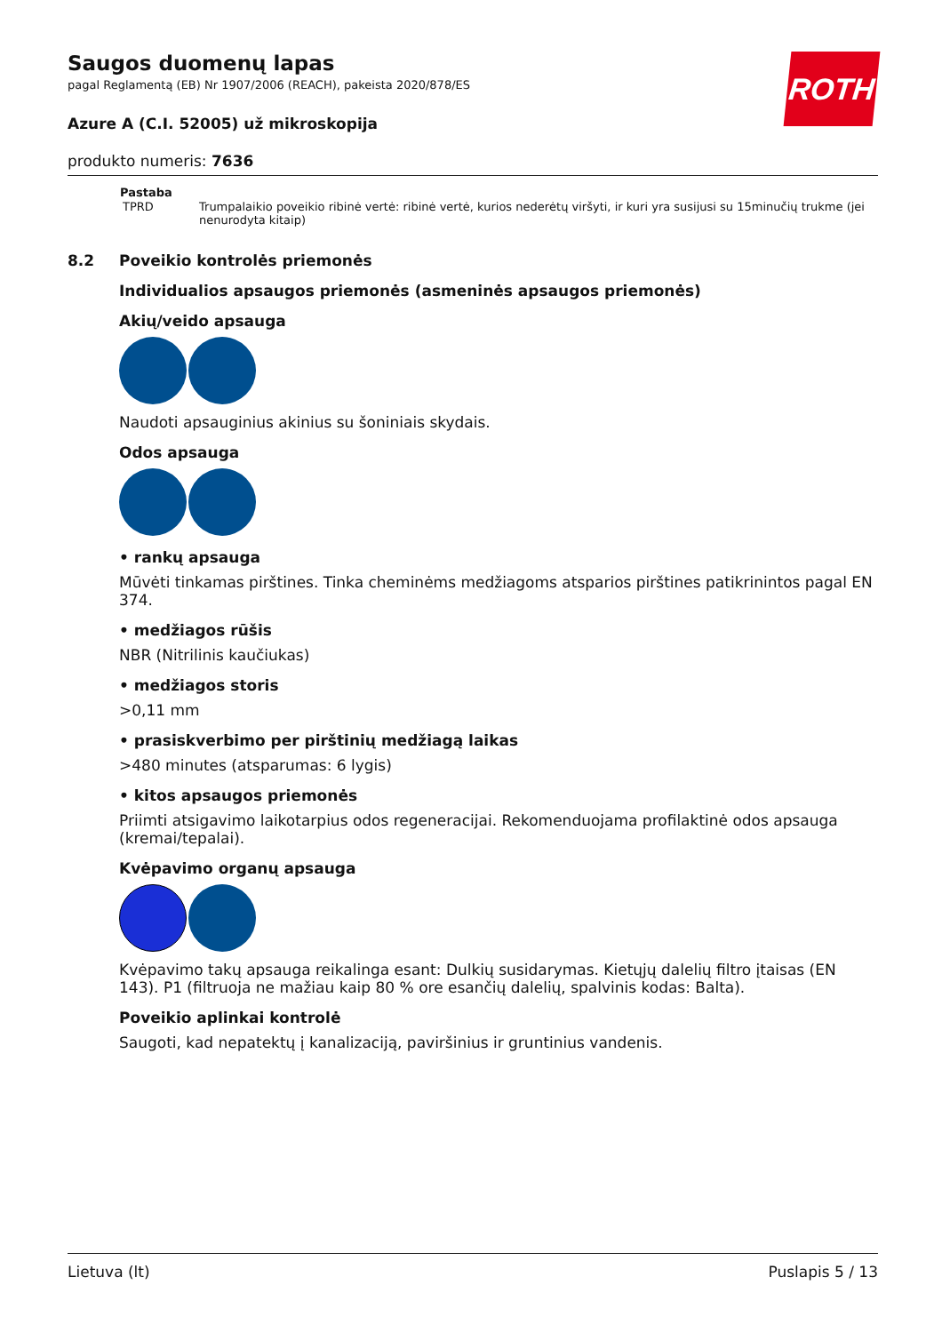ROTH
Saugos duomenų lapas
pagal Reglamentą (EB) Nr 1907/2006 (REACH), pakeista 2020/878/ES
Azure A (C.I. 52005) už mikroskopija
produkto numeris: 7636
| Pastaba | |
| --- | --- |
| TPRD | Trumpalaikio poveikio ribinė vertė: ribinė vertė, kurios nederėtų viršyti, ir kuri yra susijusi su 15minučių trukme (jei nenurodyta kitaip) |
8.2 Poveikio kontrolės priemonės
Individualios apsaugos priemonės (asmeninės apsaugos priemonės)
Akių/veido apsauga
Naudoti apsauginius akinius su šoniniais skydais.
Odos apsauga
• rankų apsauga
Mūvėti tinkamas pirštines. Tinka cheminėms medžiagoms atsparios pirštines patikrinintos pagal EN 374.
• medžiagos rūšis
NBR (Nitrilinis kaučiukas)
• medžiagos storis
>0,11 mm
• prasiskverbimo per pirštinių medžiagą laikas
>480 minutes (atsparumas: 6 lygis)
• kitos apsaugos priemonės
Priimti atsigavimo laikotarpius odos regeneracijai. Rekomenduojama profilaktinė odos apsauga (kremai/tepalai).
Kvėpavimo organų apsauga
Kvėpavimo takų apsauga reikalinga esant: Dulkių susidarymas. Kietųjų dalelių filtro įtaisas (EN 143). P1 (filtruoja ne mažiau kaip 80 % ore esančių dalelių, spalvinis kodas: Balta).
Poveikio aplinkai kontrolė
Saugoti, kad nepatektų į kanalizaciją, paviršinius ir gruntinius vandenis.
Lietuva (lt) Puslapis 5 / 13